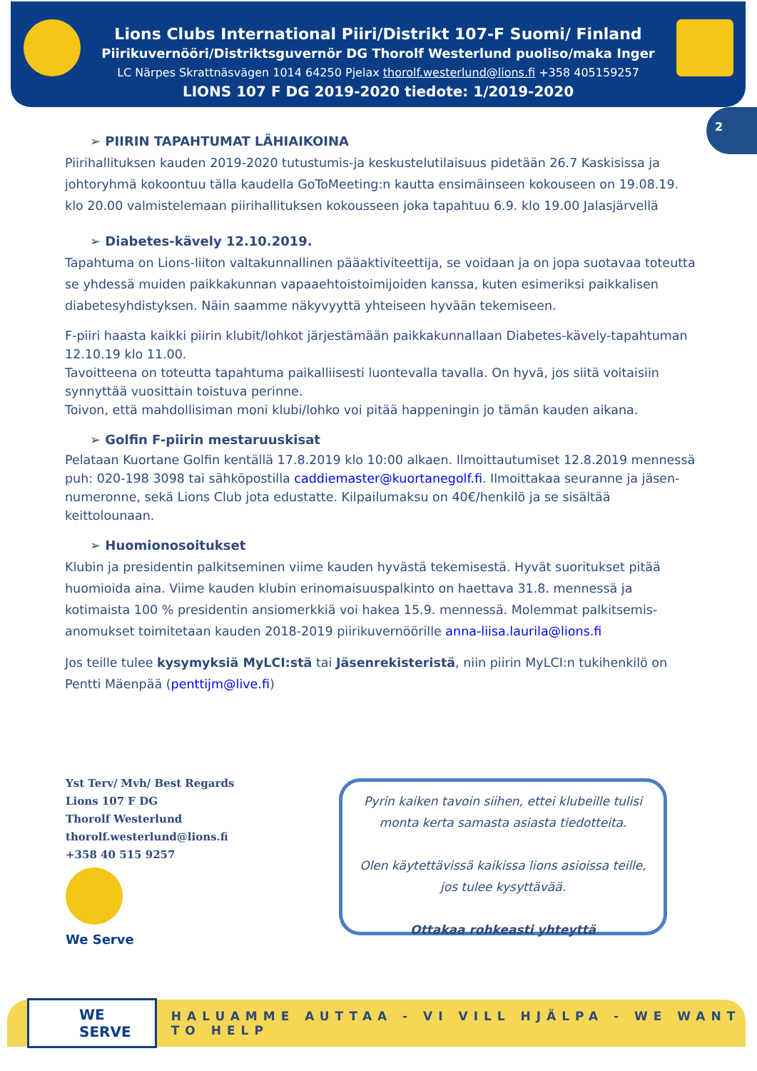Lions Clubs International Piiri/Distrikt 107-F Suomi/ Finland
Piirikuvernööri/Distriktsguvernör DG Thorolf Westerlund puoliso/maka Inger
LC Närpes Skrattnäsvägen 1014 64250 Pjelax thorolf.westerlund@lions.fi +358 405159257
LIONS 107 F DG 2019-2020 tiedote: 1/2019-2020
2
➢ PIIRIN TAPAHTUMAT LÄHIAIKOINA
Piirihallituksen kauden 2019-2020 tutustumis-ja keskustelutilaisuus pidetään 26.7 Kaskisissa ja johtoryhmä kokoontuu tälla kaudella GoToMeeting:n kautta ensimäinseen kokouseen on 19.08.19. klo 20.00 valmistelemaan piirihallituksen kokousseen joka tapahtuu 6.9. klo 19.00 Jalasjärvellä
➢ Diabetes-kävely 12.10.2019.
Tapahtuma on Lions-liiton valtakunnallinen pääaktiviteettija, se voidaan ja on jopa suotavaa toteutta se yhdessä muiden paikkakunnan vapaaehtoistoimijoiden kanssa, kuten esimeriksi paikkalisen diabetesyhdistyksen. Näin saamme näkyvyyttä yhteiseen hyvään tekemiseen.
F-piiri haasta kaikki piirin klubit/lohkot järjestämään paikkakunnallaan Diabetes-kävely-tapahtuman 12.10.19 klo 11.00.
Tavoitteena on toteutta tapahtuma paikalliisesti luontevalla tavalla. On hyvä, jos siitä voitaisiin synnyttää vuosittain toistuva perinne.
Toivon, että mahdollisiman moni klubi/lohko voi pitää happeningin jo tämän kauden aikana.
➢ Golfin F-piirin mestaruuskisat
Pelataan Kuortane Golfin kentällä 17.8.2019 klo 10:00 alkaen. Ilmoittautumiset 12.8.2019 mennessä puh: 020-198 3098 tai sähköpostilla caddiemaster@kuortanegolf.fi. Ilmoittakaa seuranne ja jäsen-numeronne, sekä Lions Club jota edustatte. Kilpailumaksu on 40€/henkilö ja se sisältää keittolounaan.
➢ Huomionosoitukset
Klubin ja presidentin palkitseminen viime kauden hyvästä tekemisestä. Hyvät suoritukset pitää huomioida aina. Viime kauden klubin erinomaisuuspalkinto on haettava 31.8. mennessä ja kotimaista 100 % presidentin ansiomerkkiä voi hakea 15.9. mennessä. Molemmat palkitsemis-anomukset toimitetaan kauden 2018-2019 piirikuvernöörille anna-liisa.laurila@lions.fi
Jos teille tulee kysymyksiä MyLCI:stä tai Jäsenrekisteristä, niin piirin MyLCI:n tukihenkilö on Pentti Mäenpää (penttijm@live.fi)
Yst Terv/ Mvh/ Best Regards
Lions 107 F DG
Thorolf Westerlund
thorolf.westerlund@lions.fi
+358 40 515 9257
We Serve
Pyrin kaiken tavoin siihen, ettei klubeille tulisi
monta kerta samasta asiasta tiedotteita.
Olen käytettävissä kaikissa lions asioissa teille,
jos tulee kysyttävää.
Ottakaa rohkeasti yhteyttä
WE SERVE HALUAMME AUTTAA - VI VILL HJÄLPA - WE WANT TO HELP